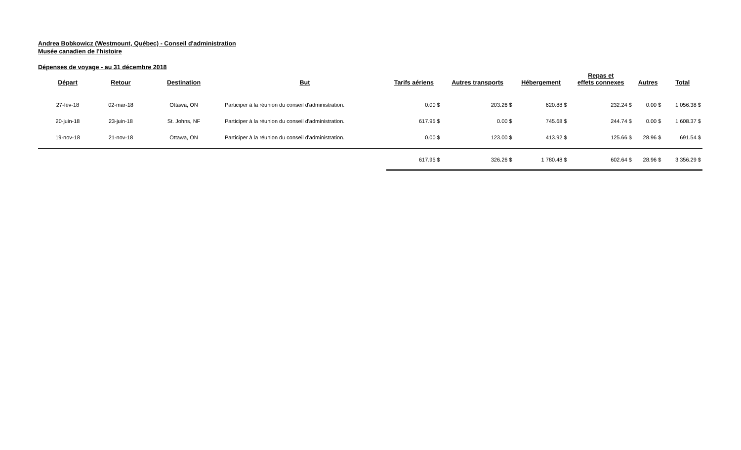Andrea Bobkowicz (Westmount, Québec) - Conseil d'administration
Musée canadien de l'histoire
Dépenses de voyage - au 31 décembre 2018
| Départ | Retour | Destination | But | Tarifs aériens | Autres transports | Hébergement | Repas et effets connexes | Autres | Total |
| --- | --- | --- | --- | --- | --- | --- | --- | --- | --- |
| 27-fév-18 | 02-mar-18 | Ottawa, ON | Participer à la réunion du conseil d'administration. | 0.00 $ | 203.26 $ | 620.88 $ | 232.24 $ | 0.00 $ | 1 056.38 $ |
| 20-juin-18 | 23-juin-18 | St. Johns, NF | Participer à la réunion du conseil d'administration. | 617.95 $ | 0.00 $ | 745.68 $ | 244.74 $ | 0.00 $ | 1 608.37 $ |
| 19-nov-18 | 21-nov-18 | Ottawa, ON | Participer à la réunion du conseil d'administration. | 0.00 $ | 123.00 $ | 413.92 $ | 125.66 $ | 28.96 $ | 691.54 $ |
| | | | | 617.95 $ | 326.26 $ | 1 780.48 $ | 602.64 $ | 28.96 $ | 3 356.29 $ |